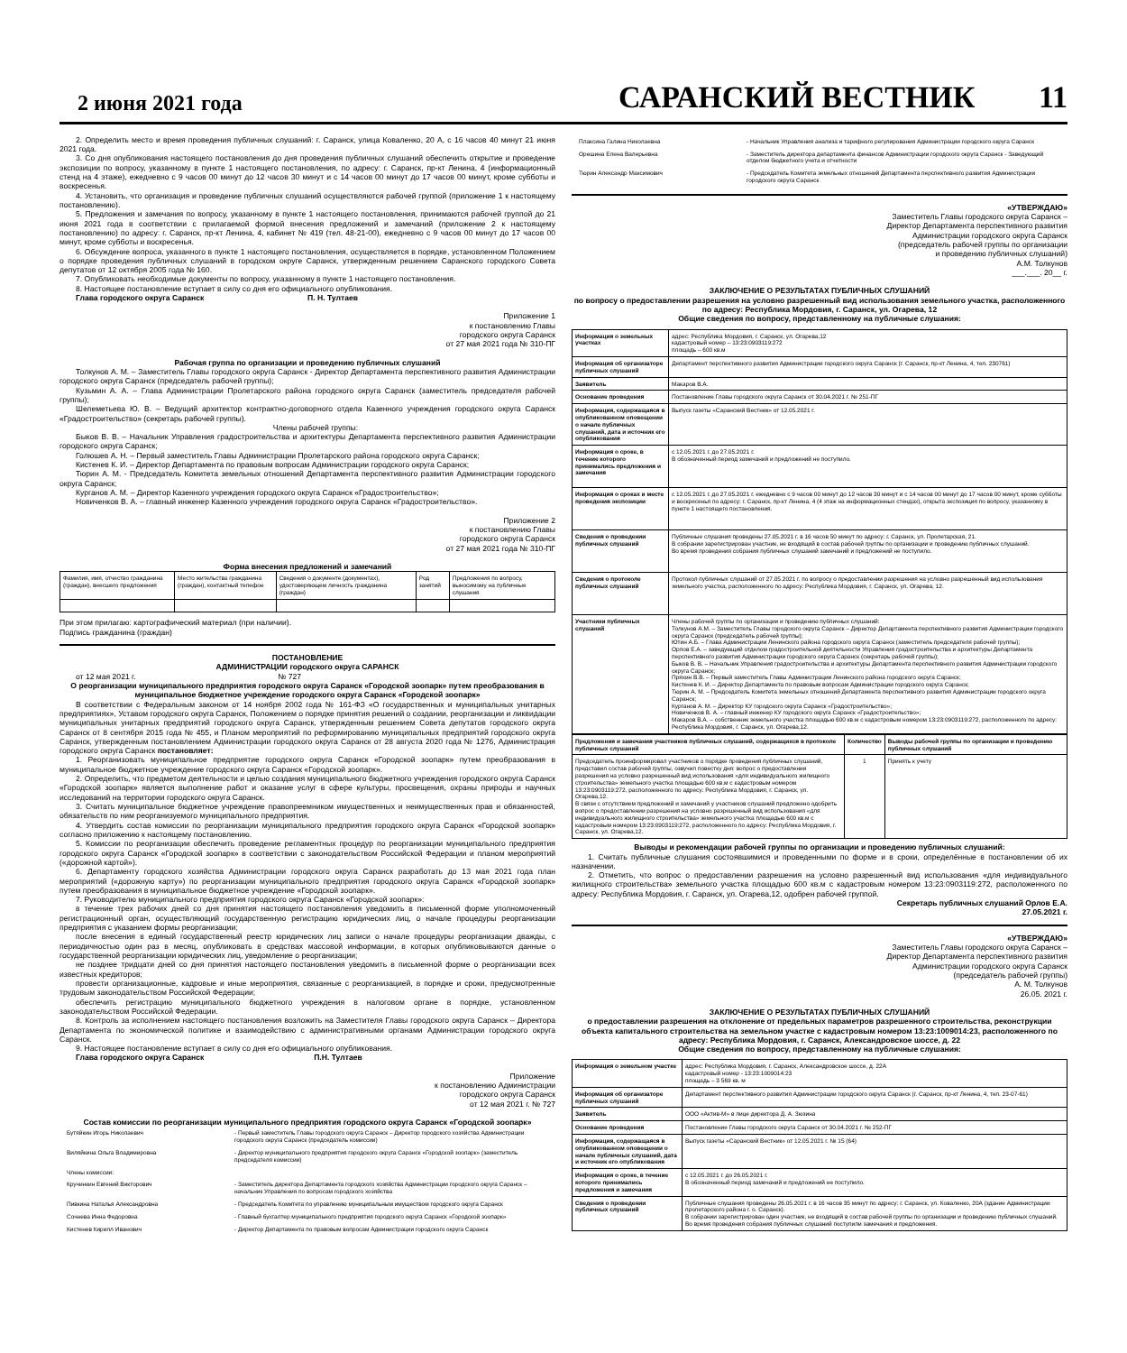2 июня 2021 года
САРАНСКИЙ ВЕСТНИК 11
2. Определить место и время проведения публичных слушаний: г. Саранск, улица Коваленко, 20 А, с 16 часов 40 минут 21 июня 2021 года.
3. Со дня опубликования настоящего постановления до дня проведения публичных слушаний обеспечить открытие и проведение экспозиции по вопросу, указанному в пункте 1 настоящего постановления, по адресу: г. Саранск, пр-кт Ленина, 4 (информационный стенд на 4 этаже), ежедневно с 9 часов 00 минут до 12 часов 30 минут и с 14 часов 00 минут до 17 часов 00 минут, кроме субботы и воскресенья.
4. Установить, что организация и проведение публичных слушаний осуществляются рабочей группой (приложение 1 к настоящему постановлению).
5. Предложения и замечания по вопросу, указанному в пункте 1 настоящего постановления, принимаются рабочей группой до 21 июня 2021 года в соответствии с прилагаемой формой внесения предложений и замечаний (приложение 2 к настоящему постановлению) по адресу: г. Саранск, пр-кт Ленина, 4, кабинет № 419 (тел. 48-21-00), ежедневно с 9 часов 00 минут до 17 часов 00 минут, кроме субботы и воскресенья.
6. Обсуждение вопроса, указанного в пункте 1 настоящего постановления, осуществляется в порядке, установленном Положением о порядке проведения публичных слушаний в городском округе Саранск, утвержденным решением Саранского городского Совета депутатов от 12 октября 2005 года № 160.
7. Опубликовать необходимые документы по вопросу, указанному в пункте 1 настоящего постановления.
8. Настоящее постановление вступает в силу со дня его официального опубликования.
Глава городского округа Саранск П. Н. Тултаев
Приложение 1
к постановлению Главы
городского округа Саранск
от 27 мая 2021 года № 310-ПГ
Рабочая группа по организации и проведению публичных слушаний
Толкунов А. М. – Заместитель Главы городского округа Саранск - Директор Департамента перспективного развития Администрации городского округа Саранск (председатель рабочей группы);
Кузьмин А. А. – Глава Администрации Пролетарского района городского округа Саранск (заместитель председателя рабочей группы);
Шелеметьева Ю. В. – Ведущий архитектор контрактно-договорного отдела Казенного учреждения городского округа Саранск «Градостроительство» (секретарь рабочей группы).
Члены рабочей группы:
Быков В. В. – Начальник Управления градостроительства и архитектуры Департамента перспективного развития Администрации городского округа Саранск;
Голюшев А. Н. – Первый заместитель Главы Администрации Пролетарского района городского округа Саранск;
Кистенев К. И. – Директор Департамента по правовым вопросам Администрации городского округа Саранск;
Тюрин А. М. - Председатель Комитета земельных отношений Департамента перспективного развития Администрации городского округа Саранск;
Курганов А. М. – Директор Казенного учреждения городского округа Саранск «Градостроительство»;
Новиченков В. А. – главный инженер Казенного учреждения городского округа Саранск «Градостроительство».
Приложение 2
к постановлению Главы
городского округа Саранск
от 27 мая 2021 года № 310-ПГ
Форма внесения предложений и замечаний
| Фамилия, имя, отчество гражданина (граждан), внесшего предложения | Место жительства гражданина (граждан), контактный телефон | Сведения о документе (документах), удостоверяющем личность гражданина (граждан) | Род занятий | Предложения по вопросу, выносимому на публичные слушания |
При этом прилагаю: картографический материал (при наличии).
Подпись гражданина (граждан)
ПОСТАНОВЛЕНИЕ
АДМИНИСТРАЦИИ городского округа САРАНСК
от 12 мая 2021 г. № 727
О реорганизации муниципального предприятия городского округа Саранск «Городской зоопарк» путем преобразования в муниципальное бюджетное учреждение городского округа Саранск «Городской зоопарк»
В соответствии с Федеральным законом от 14 ноября 2002 года № 161-ФЗ «О государственных и муниципальных унитарных предприятиях», Уставом городского округа Саранск, Положением о порядке принятия решений о создании, реорганизации и ликвидации муниципальных унитарных предприятий городского округа Саранск, утвержденным решением Совета депутатов городского округа Саранск от 8 сентября 2015 года № 455, и Планом мероприятий по реформированию муниципальных предприятий городского округа Саранск, утвержденным постановлением Администрации городского округа Саранск от 28 августа 2020 года № 1276, Администрация городского округа Саранск постановляет:
1. Реорганизовать муниципальное предприятие городского округа Саранск «Городской зоопарк» путем преобразования в муниципальное бюджетное учреждение городского округа Саранск «Городской зоопарк».
2. Определить, что предметом деятельности и целью создания муниципального бюджетного учреждения городского округа Саранск «Городской зоопарк» является выполнение работ и оказание услуг в сфере культуры, просвещения, охраны природы и научных исследований на территории городского округа Саранск.
3. Считать муниципальное бюджетное учреждение правопреемником имущественных и неимущественных прав и обязанностей, обязательств по ним реорганизуемого муниципального предприятия.
4. Утвердить состав комиссии по реорганизации муниципального предприятия городского округа Саранск «Городской зоопарк» согласно приложению к настоящему постановлению.
5. Комиссии по реорганизации обеспечить проведение регламентных процедур по реорганизации муниципального предприятия городского округа Саранск «Городской зоопарк» в соответствии с законодательством Российской Федерации и планом мероприятий («дорожной картой»).
6. Департаменту городского хозяйства Администрации городского округа Саранск разработать до 13 мая 2021 года план мероприятий («дорожную карту») по реорганизации муниципального предприятия городского округа Саранск «Городской зоопарк» путем преобразования в муниципальное бюджетное учреждение «Городской зоопарк».
7. Руководителю муниципального предприятия городского округа Саранск «Городской зоопарк»:
в течение трех рабочих дней со дня принятия настоящего постановления уведомить в письменной форме уполномоченный регистрационный орган, осуществляющий государственную регистрацию юридических лиц, о начале процедуры реорганизации предприятия с указанием формы реорганизации;
после внесения в единый государственный реестр юридических лиц записи о начале процедуры реорганизации дважды, с периодичностью один раз в месяц, опубликовать в средствах массовой информации, в которых опубликовываются данные о государственной реорганизации юридических лиц, уведомление о реорганизации;
не позднее тридцати дней со дня принятия настоящего постановления уведомить в письменной форме о реорганизации всех известных кредиторов;
провести организационные, кадровые и иные мероприятия, связанные с реорганизацией, в порядке и сроки, предусмотренные трудовым законодательством Российской Федерации;
обеспечить регистрацию муниципального бюджетного учреждения в налоговом органе в порядке, установленном законодательством Российской Федерации.
8. Контроль за исполнением настоящего постановления возложить на Заместителя Главы городского округа Саранск – Директора Департамента по экономической политике и взаимодействию с административными органами Администрации городского округа Саранск.
9. Настоящее постановление вступает в силу со дня его официального опубликования.
Глава городского округа Саранск П.Н. Тултаев
Приложение
к постановлению Администрации
городского округа Саранск
от 12 мая 2021 г. № 727
Состав комиссии по реорганизации муниципального предприятия городского округа Саранск «Городской зоопарк»
| Бутяйкин Игорь Николаевич | - Первый заместитель Главы городского округа Саранск – Директор городского хозяйства Администрации городского округа Саранск (председатель комиссии) |
| Виляйкина Ольга Владимировна | - Директор муниципального предприятия городского округа Саранск «Городской зоопарк» (заместитель председателя комиссии) |
| Члены комиссии: | |
| Кручинкин Евгений Викторович | - Заместитель директора Департамента городского хозяйства Администрации городского округа Саранск – начальник Управления по вопросам городского хозяйства |
| Пивкина Наталья Александровна | - Председатель Комитета по управлению муниципальным имуществом городского округа Саранск |
| Сочнева Инна Федоровна | - Главный бухгалтер муниципального предприятия городского округа Саранск «Городской зоопарк» |
| Кистенев Кирилл Иванович | - Директор Департамента по правовым вопросам Администрации городского округа Саранск |
| Плаксина Галина Николаевна | - Начальник Управления анализа и тарифного регулирования Администрации городского округа Саранск |
| Орешина Елена Валерьевна | - Заместитель директора департамента финансов Администрации городского округа Саранск - Заведующий отделом бюджетного учета и отчетности |
| Тюрин Александр Максимович | - Председатель Комитета земельных отношений Департамента перспективного развития Администрации городского округа Саранск |
«УТВЕРЖДАЮ»
Заместитель Главы городского округа Саранск –
Директор Департамента перспективного развития
Администрации городского округа Саранск
(председатель рабочей группы по организации
и проведению публичных слушаний)
А.М. Толкунов
___.___. 20__ г.
ЗАКЛЮЧЕНИЕ О РЕЗУЛЬТАТАХ ПУБЛИЧНЫХ СЛУШАНИЙ
по вопросу о предоставлении разрешения на условно разрешенный вид использования земельного участка, расположенного по адресу: Республика Мордовия, г. Саранск, ул. Огарева, 12
Общие сведения по вопросу, представленному на публичные слушания:
| Информация о земельных участках | адрес: Республика Мордовия, г. Саранск, ул. Огарева,12 кадастровый номер – 13:23:0903119:272 площадь – 600 кв.м |
| Информация об организаторе публичных слушаний | Департамент перспективного развития Администрации городского округа Саранск (г. Саранск, пр-кт Ленина, 4, тел. 230761) |
| Заявитель | Макаров В.А. |
| Основание проведения | Постановление Главы городского округа Саранск от 30.04.2021 г. № 251-ПГ |
| Информация, содержащаяся в опубликованном оповещении о начале публичных слушаний, дата и источник его опубликования | Выпуск газеты «Саранский Вестник» от 12.05.2021 г. |
| Информация о сроке, в течение которого принимались предложения и замечания | с 12.05.2021 г. до 27.05.2021 г. В обозначенный период замечаний и предложений не поступило. |
| Информация о сроках и месте проведения экспозиции | с 12.05.2021 г. до 27.05.2021 г. ежедневно с 9 часов 00 минут до 12 часов 30 минут и с 14 часов 00 минут до 17 часов 00 минут, кроме субботы и воскресенья по адресу: г. Саранск, пр-кт Ленина, 4 (4 этаж на информационных стендах), открыта экспозиция по вопросу, указанному в пункте 1 настоящего постановления. |
| Сведения о проведении публичных слушаний | Публичные слушания проведены 27.05.2021 г. в 16 часов 50 минут по адресу: г. Саранск, ул. Пролетарская, 21. В собрании зарегистрирован участник, не входящий в состав рабочей группы по организации и проведению публичных слушаний. Во время проведения собрания публичных слушаний замечаний и предложений не поступило. |
| Сведения о протоколе публичных слушаний | Протокол публичных слушаний от 27.05.2021 г. по вопросу о предоставлении разрешения на условно разрешенный вид использования земельного участка, расположенного по адресу: Республика Мордовия, г. Саранск, ул. Огарева, 12. |
| Участники публичных слушаний | Члены рабочей группы по организации и проведению публичных слушаний: Толкунов А.М. – Заместитель Главы городского округа Саранск – Директор Департамента перспективного развития Администрации городского округа Саранск (председатель рабочей группы); Ютин А.Б. – Глава Администрации Ленинского района городского округа Саранск (заместитель председателя рабочей группы); Орлов Е.А. – заведующий отделом градостроительной деятельности Управления градостроительства и архитектуры Департамента перспективного развития Администрации городского округа Саранск (секретарь рабочей группы); Быков В. В. – Начальник Управления градостроительства и архитектуры Департамента перспективного развития Администрации городского округа Саранск; Пряхин В.В. – Первый заместитель Главы Администрации Ленинского района городского округа Саранск; Кистенев К. И. – Директор Департамента по правовым вопросам Администрации городского округа Саранск; Тюрин А. М. – Председатель Комитета земельных отношений Департамента перспективного развития Администрации городского округа Саранск; Курганов А. М. – Директор КУ городского округа Саранск «Градостроительство»; Новиченков В. А. – главный инженер КУ городского округа Саранск «Градостроительство»; Макаров В.А. – собственник земельного участка площадью 600 кв.м с кадастровым номером 13:23:0903119:272, расположенного по адресу: Республика Мордовия, г. Саранск, ул. Огарева,12. |
| Предложения и замечания участников публичных слушаний, содержащихся в протоколе публичных слушаний | Количество | Выводы рабочей группы по организации и проведению публичных слушаний |
| --- | --- | --- |
| Председатель проинформировал участников о порядке проведения публичных слушаний, представил состав рабочей группы, озвучил повестку дня: вопрос о предоставлении разрешения на условно разрешенный вид использования «для индивидуального жилищного строительства» земельного участка площадью 600 кв.м с кадастровым номером 13:23:0903119:272, расположенного по адресу: Республика Мордовия, г. Саранск, ул. Огарева,12. В связи с отсутствием предложений и замечаний у участников слушаний предложено одобрить вопрос о предоставлении разрешения на условно разрешенный вид использования «для индивидуального жилищного строительства» земельного участка площадью 600 кв.м с кадастровым номером 13:23:0903119:272, расположенного по адресу: Республика Мордовия, г. Саранск, ул. Огарева,12. | 1 | Принять к учету |
Выводы и рекомендации рабочей группы по организации и проведению публичных слушаний:
1. Считать публичные слушания состоявшимися и проведенными по форме и в сроки, определённые в постановлении об их назначении.
2. Отметить, что вопрос о предоставлении разрешения на условно разрешенный вид использования «для индивидуального жилищного строительства» земельного участка площадью 600 кв.м с кадастровым номером 13:23:0903119:272, расположенного по адресу: Республика Мордовия, г. Саранск, ул. Огарева,12, одобрен рабочей группой.
Секретарь публичных слушаний Орлов Е.А.
27.05.2021 г.
«УТВЕРЖДАЮ»
Заместитель Главы городского округа Саранск –
Директор Департамента перспективного развития
Администрации городского округа Саранск
(председатель рабочей группы)
А. М. Толкунов
26.05. 2021 г.
ЗАКЛЮЧЕНИЕ О РЕЗУЛЬТАТАХ ПУБЛИЧНЫХ СЛУШАНИЙ
о предоставлении разрешения на отклонение от предельных параметров разрешенного строительства, реконструкции объекта капитального строительства на земельном участке с кадастровым номером 13:23:1009014:23, расположенного по адресу: Республика Мордовия, г. Саранск, Александровское шоссе, д. 22
Общие сведения по вопросу, представленному на публичные слушания:
| Информация о земельном участке | адрес: Республика Мордовия, г. Саранск, Александровское шоссе, д. 22А кадастровый номер - 13:23:1009014:23 площадь – 3 569 кв. м |
| Информация об организаторе публичных слушаний | Департамент перспективного развития Администрации городского округа Саранск (г. Саранск, пр-кт Ленина, 4, тел. 23-07-61) |
| Заявитель | ООО «Актив-М» в лице директора Д. А. Зюзина |
| Основание проведения | Постановление Главы городского округа Саранск от 30.04.2021 г. № 252-ПГ |
| Информация, содержащаяся в опубликованном оповещении о начале публичных слушаний, дата и источник его опубликования | Выпуск газеты «Саранский Вестник» от 12.05.2021 г. № 15 (64) |
| Информация о сроке, в течение которого принимались предложения и замечания | с 12.05.2021 г. до 26.05.2021 г. В обозначенный период замечаний и предложений не поступило. |
| Сведения о проведении публичных слушаний | Публичные слушания проведены 26.05.2021 г. в 16 часов 35 минут по адресу: г. Саранск, ул. Коваленко, 20А (здание Администрации пролетарского района г. о. Саранск). В собрании зарегистрирован один участник, не входящий в состав рабочей группы по организации и проведению публичных слушаний. Во время проведения собрания публичных слушаний поступили замечания и предложения. |